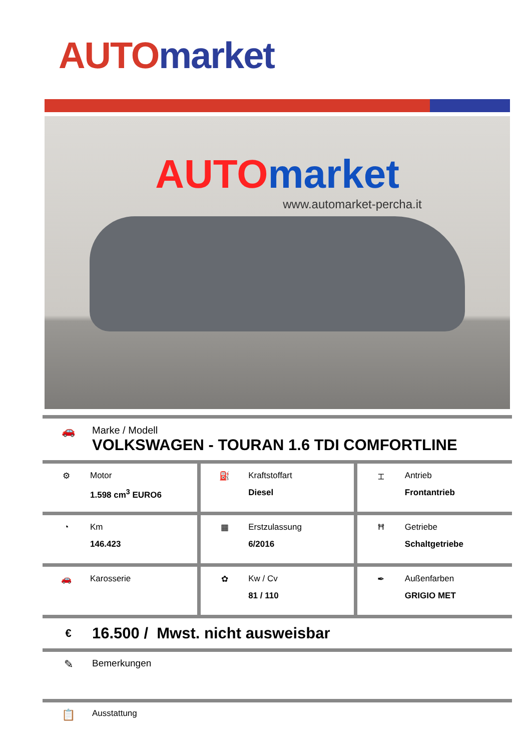AUTO market
AUTO market
www.automarket-percha.it
🚗 Marke / Modell
VOLKSWAGEN - TOURAN 1.6 TDI COMFORTLINE
| ⚙ Motor 1.598 cm<sup>3</sup> EURO6 | ⛽ Kraftstoffart Diesel | ⌶ Antrieb Frontantrieb |
| ◔ Km 146.423 | ▦ Erstzulassung 6/2016 | Ħ Getriebe Schaltgetriebe |
| 🚗 Karosserie | ✿ Kw / Cv 81 / 110 | ✒ Außenfarben GRIGIO MET |
€
16.500 / Mwst. nicht ausweisbar
✎
Bemerkungen
📋
Ausstattung